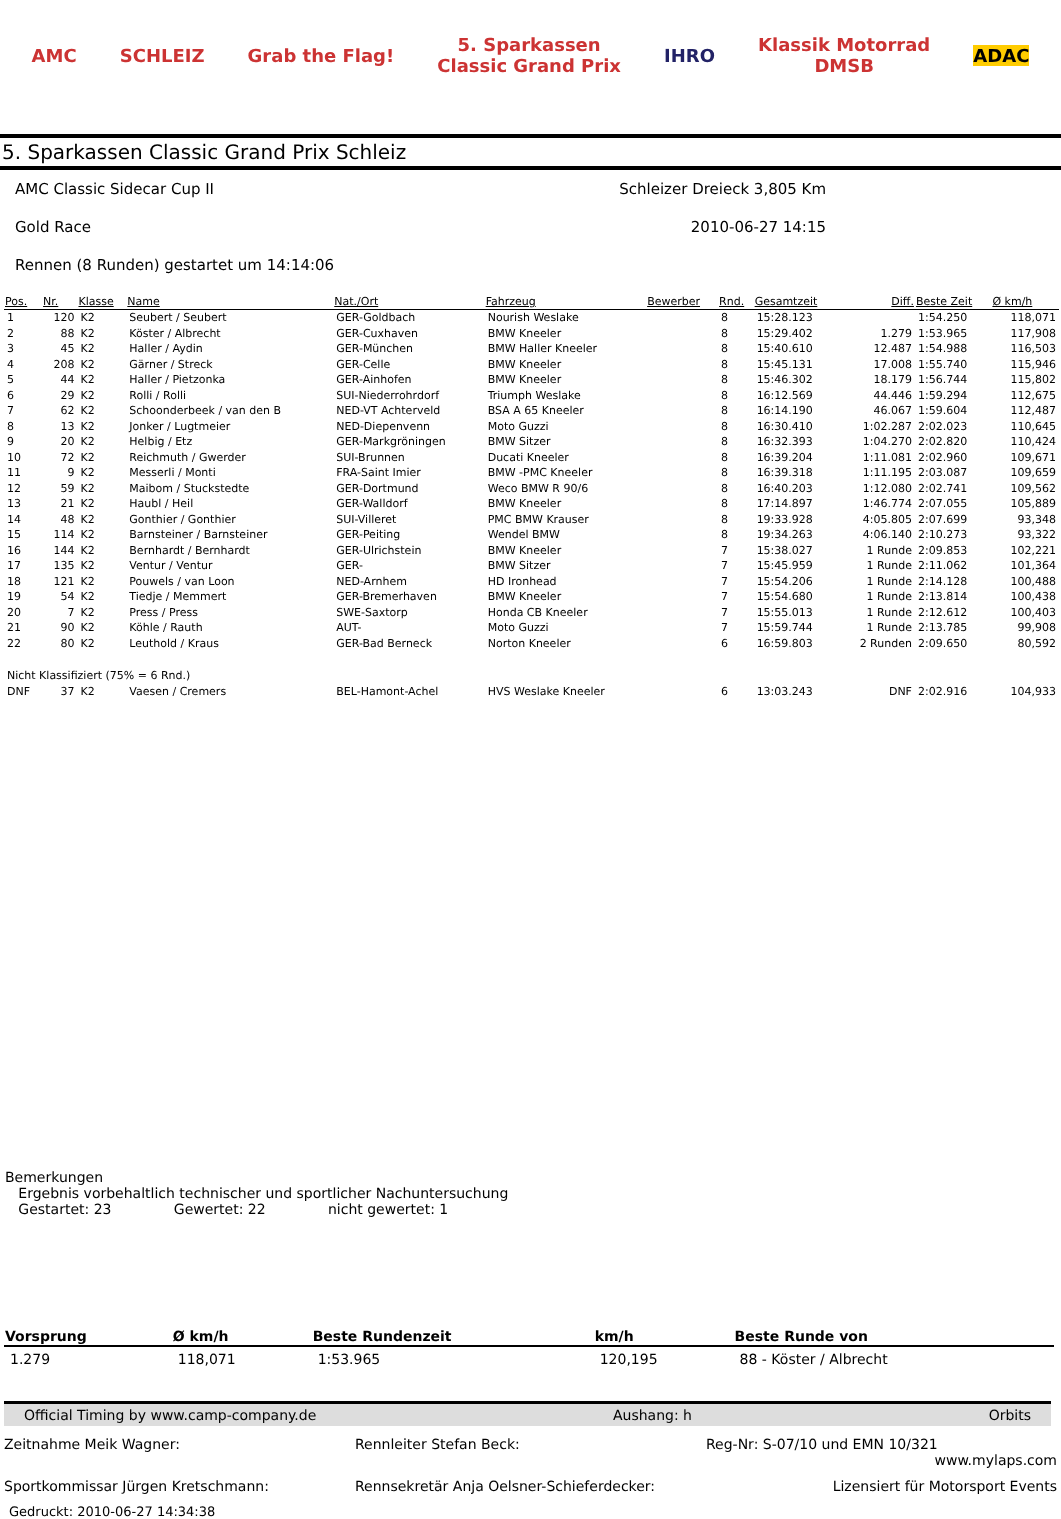AMC SCHLEIZ Grab the Flag! 5. Sparkassen
Classic Grand Prix IHRO Klassik Motorrad
DMSB ADAC
5. Sparkassen Classic Grand Prix Schleiz
AMC Classic Sidecar Cup II Schleizer Dreieck 3,805 Km
Gold Race 2010-06-27 14:15
Rennen (8 Runden) gestartet um 14:14:06
| Pos. | Nr. | Klasse | Name | Nat./Ort | Fahrzeug | Bewerber | Rnd. | Gesamtzeit | Diff. | Beste Zeit | Ø km/h |
| --- | --- | --- | --- | --- | --- | --- | --- | --- | --- | --- | --- |
| 1 | 120 | K2 | Seubert / Seubert | GER-Goldbach | Nourish Weslake | | 8 | 15:28.123 | | 1:54.250 | 118,071 |
| 2 | 88 | K2 | Köster / Albrecht | GER-Cuxhaven | BMW Kneeler | | 8 | 15:29.402 | 1.279 | 1:53.965 | 117,908 |
| 3 | 45 | K2 | Haller / Aydin | GER-München | BMW Haller Kneeler | | 8 | 15:40.610 | 12.487 | 1:54.988 | 116,503 |
| 4 | 208 | K2 | Gärner / Streck | GER-Celle | BMW Kneeler | | 8 | 15:45.131 | 17.008 | 1:55.740 | 115,946 |
| 5 | 44 | K2 | Haller / Pietzonka | GER-Ainhofen | BMW Kneeler | | 8 | 15:46.302 | 18.179 | 1:56.744 | 115,802 |
| 6 | 29 | K2 | Rolli / Rolli | SUI-Niederrohrdorf | Triumph Weslake | | 8 | 16:12.569 | 44.446 | 1:59.294 | 112,675 |
| 7 | 62 | K2 | Schoonderbeek / van den B | NED-VT Achterveld | BSA A 65 Kneeler | | 8 | 16:14.190 | 46.067 | 1:59.604 | 112,487 |
| 8 | 13 | K2 | Jonker / Lugtmeier | NED-Diepenvenn | Moto Guzzi | | 8 | 16:30.410 | 1:02.287 | 2:02.023 | 110,645 |
| 9 | 20 | K2 | Helbig / Etz | GER-Markgröningen | BMW Sitzer | | 8 | 16:32.393 | 1:04.270 | 2:02.820 | 110,424 |
| 10 | 72 | K2 | Reichmuth / Gwerder | SUI-Brunnen | Ducati Kneeler | | 8 | 16:39.204 | 1:11.081 | 2:02.960 | 109,671 |
| 11 | 9 | K2 | Messerli / Monti | FRA-Saint Imier | BMW -PMC Kneeler | | 8 | 16:39.318 | 1:11.195 | 2:03.087 | 109,659 |
| 12 | 59 | K2 | Maibom / Stuckstedte | GER-Dortmund | Weco BMW R 90/6 | | 8 | 16:40.203 | 1:12.080 | 2:02.741 | 109,562 |
| 13 | 21 | K2 | Haubl / Heil | GER-Walldorf | BMW Kneeler | | 8 | 17:14.897 | 1:46.774 | 2:07.055 | 105,889 |
| 14 | 48 | K2 | Gonthier / Gonthier | SUI-Villeret | PMC BMW Krauser | | 8 | 19:33.928 | 4:05.805 | 2:07.699 | 93,348 |
| 15 | 114 | K2 | Barnsteiner / Barnsteiner | GER-Peiting | Wendel BMW | | 8 | 19:34.263 | 4:06.140 | 2:10.273 | 93,322 |
| 16 | 144 | K2 | Bernhardt / Bernhardt | GER-Ulrichstein | BMW Kneeler | | 7 | 15:38.027 | 1 Runde | 2:09.853 | 102,221 |
| 17 | 135 | K2 | Ventur / Ventur | GER- | BMW Sitzer | | 7 | 15:45.959 | 1 Runde | 2:11.062 | 101,364 |
| 18 | 121 | K2 | Pouwels / van Loon | NED-Arnhem | HD Ironhead | | 7 | 15:54.206 | 1 Runde | 2:14.128 | 100,488 |
| 19 | 54 | K2 | Tiedje / Memmert | GER-Bremerhaven | BMW Kneeler | | 7 | 15:54.680 | 1 Runde | 2:13.814 | 100,438 |
| 20 | 7 | K2 | Press / Press | SWE-Saxtorp | Honda CB Kneeler | | 7 | 15:55.013 | 1 Runde | 2:12.612 | 100,403 |
| 21 | 90 | K2 | Köhle / Rauth | AUT- | Moto Guzzi | | 7 | 15:59.744 | 1 Runde | 2:13.785 | 99,908 |
| 22 | 80 | K2 | Leuthold / Kraus | GER-Bad Berneck | Norton Kneeler | | 6 | 16:59.803 | 2 Runden | 2:09.650 | 80,592 |
| Nicht Klassifiziert (75% = 6 Rnd.) | | | | | | | | | | | |
| DNF | 37 | K2 | Vaesen / Cremers | BEL-Hamont-Achel | HVS Weslake Kneeler | | 6 | 13:03.243 | DNF | 2:02.916 | 104,933 |
Bemerkungen
Ergebnis vorbehaltlich technischer und sportlicher Nachuntersuchung
Gestartet: 23 Gewertet: 22 nicht gewertet: 1
| Vorsprung | Ø km/h | Beste Rundenzeit | km/h | Beste Runde von |
| --- | --- | --- | --- | --- |
| 1.279 | 118,071 | 1:53.965 | 120,195 | 88 - Köster / Albrecht |
Official Timing by www.camp-company.de Aushang: h Orbits
Zeitnahme Meik Wagner: Rennleiter Stefan Beck: Reg-Nr: S-07/10 und EMN 10/321
www.mylaps.com
Sportkommissar Jürgen Kretschmann:
Rennsekretär Anja Oelsner-Schieferdecker:
Lizensiert für Motorsport Events
Gedruckt: 2010-06-27 14:34:38